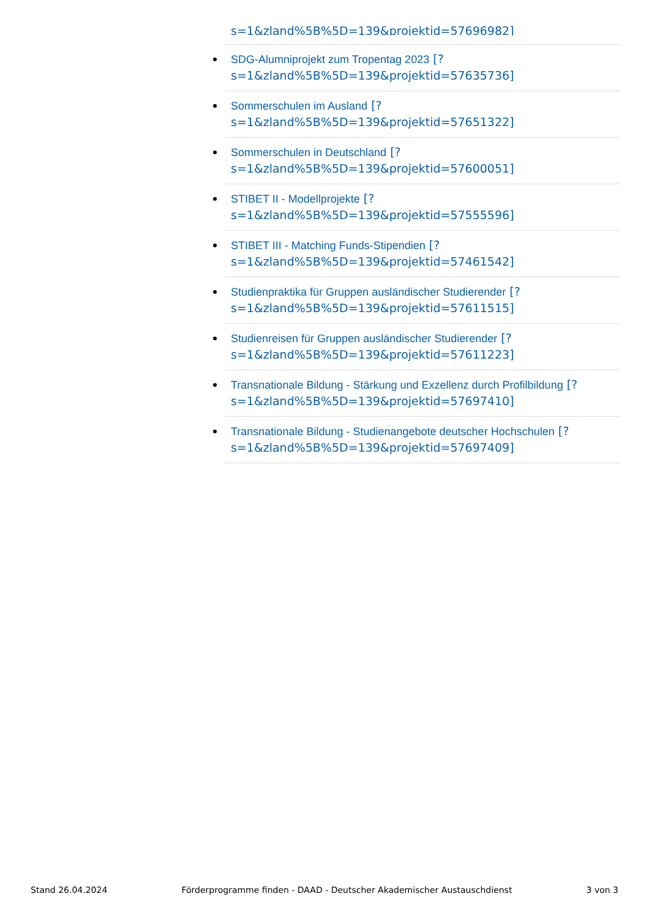s=1&zland%5B%5D=139&projektid=57696982]
SDG-Alumniprojekt zum Tropentag 2023 [?
s=1&zland%5B%5D=139&projektid=57635736]
Sommerschulen im Ausland [?
s=1&zland%5B%5D=139&projektid=57651322]
Sommerschulen in Deutschland [?
s=1&zland%5B%5D=139&projektid=57600051]
STIBET II - Modellprojekte [?
s=1&zland%5B%5D=139&projektid=57555596]
STIBET III - Matching Funds-Stipendien [?
s=1&zland%5B%5D=139&projektid=57461542]
Studienpraktika für Gruppen ausländischer Studierender [?
s=1&zland%5B%5D=139&projektid=57611515]
Studienreisen für Gruppen ausländischer Studierender [?
s=1&zland%5B%5D=139&projektid=57611223]
Transnationale Bildung - Stärkung und Exzellenz durch Profilbildung [?
s=1&zland%5B%5D=139&projektid=57697410]
Transnationale Bildung - Studienangebote deutscher Hochschulen [?
s=1&zland%5B%5D=139&projektid=57697409]
Stand 26.04.2024 Förderprogramme finden - DAAD - Deutscher Akademischer Austauschdienst 3 von 3